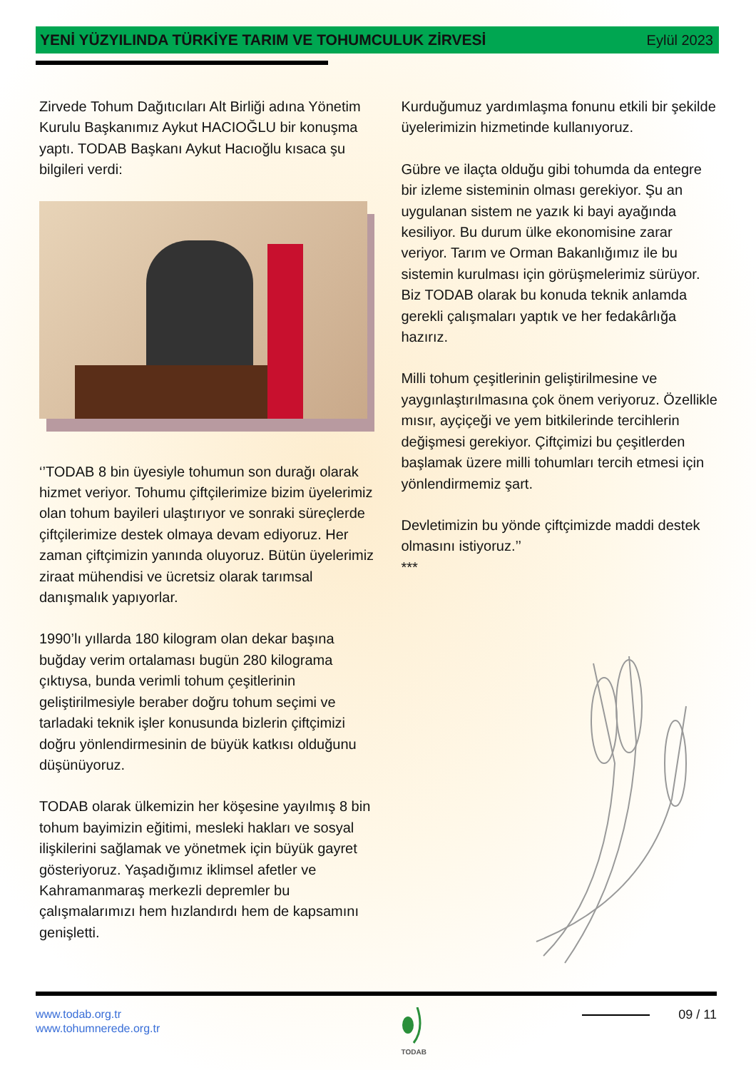YENİ YÜZYILINDA TÜRKİYE TARIM VE TOHUMCULUK ZİRVESİ Eylül 2023
Zirvede Tohum Dağıtıcıları Alt Birliği adına Yönetim Kurulu Başkanımız Aykut HACIOĞLU bir konuşma yaptı. TODAB Başkanı Aykut Hacıoğlu kısaca şu bilgileri verdi:
‘’TODAB 8 bin üyesiyle tohumun son durağı olarak hizmet veriyor. Tohumu çiftçilerimize bizim üyelerimiz olan tohum bayileri ulaştırıyor ve sonraki süreçlerde çiftçilerimize destek olmaya devam ediyoruz. Her zaman çiftçimizin yanında oluyoruz. Bütün üyelerimiz ziraat mühendisi ve ücretsiz olarak tarımsal danışmalık yapıyorlar.
1990’lı yıllarda 180 kilogram olan dekar başına buğday verim ortalaması bugün 280 kilograma çıktıysa, bunda verimli tohum çeşitlerinin geliştirilmesiyle beraber doğru tohum seçimi ve tarladaki teknik işler konusunda bizlerin çiftçimizi doğru yönlendirmesinin de büyük katkısı olduğunu düşünüyoruz.
TODAB olarak ülkemizin her köşesine yayılmış 8 bin tohum bayimizin eğitimi, mesleki hakları ve sosyal ilişkilerini sağlamak ve yönetmek için büyük gayret gösteriyoruz. Yaşadığımız iklimsel afetler ve Kahramanmaraş merkezli depremler bu çalışmalarımızı hem hızlandırdı hem de kapsamını genişletti.
Kurduğumuz yardımlaşma fonunu etkili bir şekilde üyelerimizin hizmetinde kullanıyoruz.
Gübre ve ilaçta olduğu gibi tohumda da entegre bir izleme sisteminin olması gerekiyor. Şu an uygulanan sistem ne yazık ki bayi ayağında kesiliyor. Bu durum ülke ekonomisine zarar veriyor. Tarım ve Orman Bakanlığımız ile bu sistemin kurulması için görüşmelerimiz sürüyor. Biz TODAB olarak bu konuda teknik anlamda gerekli çalışmaları yaptık ve her fedakârlığa hazırız.
Milli tohum çeşitlerinin geliştirilmesine ve yaygınlaştırılmasına çok önem veriyoruz. Özellikle mısır, ayçiçeği ve yem bitkilerinde tercihlerin değişmesi gerekiyor. Çiftçimizi bu çeşitlerden başlamak üzere milli tohumları tercih etmesi için yönlendirmemiz şart.
Devletimizin bu yönde çiftçimizde maddi destek olmasını istiyoruz.’’
***
www.todab.org.tr
www.tohumnerede.org.tr
TODAB
09 / 11